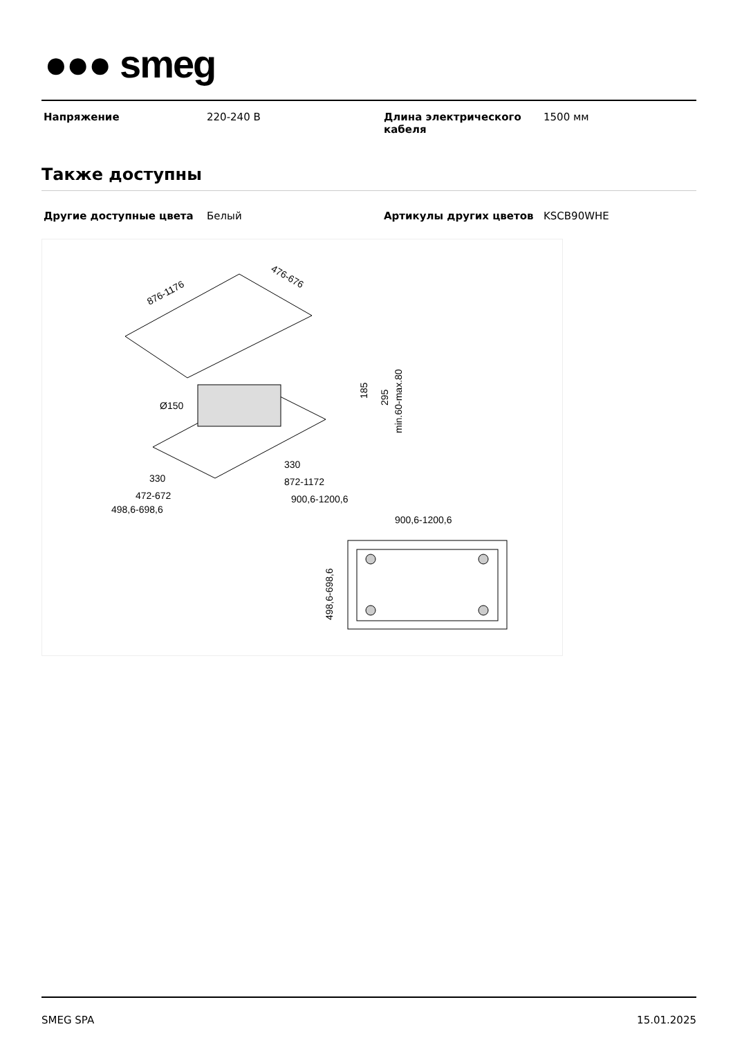●●● smeg
| Напряжение | 220-240 В | Длина электрического кабеля | 1500 мм |
Также доступны
| Другие доступные цвета | Белый | Артикулы других цветов | KSCB90WHE |
876-1176
476-676
Ø150
185
295
min.60-max.80
330
472-672
498,6-698,6
330
872-1172
900,6-1200,6
900,6-1200,6
498,6-698,6
SMEG SPA 15.01.2025